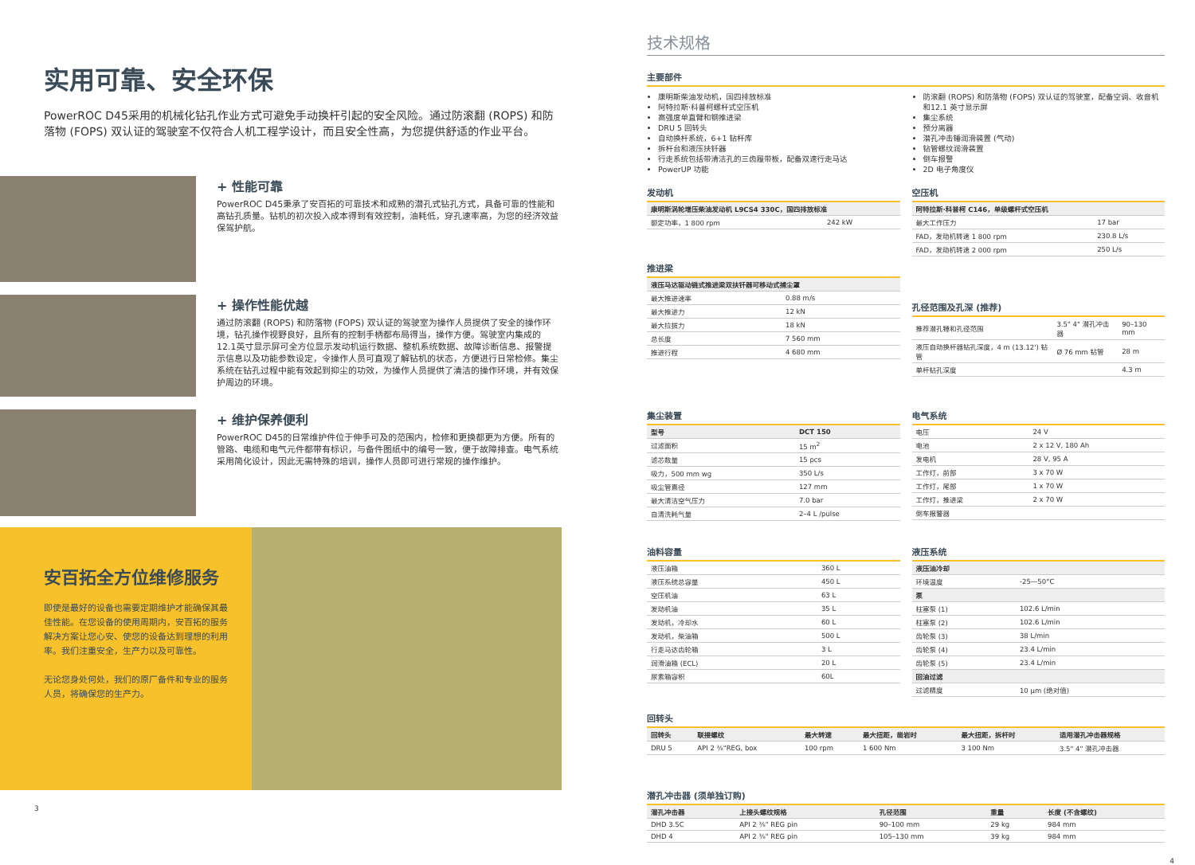实用可靠、安全环保
PowerROC D45采用的机械化钻孔作业方式可避免手动换杆引起的安全风险。通过防滚翻 (ROPS) 和防落物 (FOPS) 双认证的驾驶室不仅符合人机工程学设计，而且安全性高，为您提供舒适的作业平台。
+ 性能可靠
PowerROC D45秉承了安百拓的可靠技术和成熟的潜孔式钻孔方式，具备可靠的性能和高钻孔质量。钻机的初次投入成本得到有效控制，油耗低，穿孔速率高，为您的经济效益保驾护航。
+ 操作性能优越
通过防滚翻 (ROPS) 和防落物 (FOPS) 双认证的驾驶室为操作人员提供了安全的操作环境，钻孔操作视野良好，且所有的控制手柄都布局得当，操作方便。驾驶室内集成的12.1英寸显示屏可全方位显示发动机运行数据、整机系统数据、故障诊断信息、报警提示信息以及功能参数设定，令操作人员可直观了解钻机的状态，方便进行日常检修。集尘系统在钻孔过程中能有效起到抑尘的功效，为操作人员提供了清洁的操作环境，并有效保护周边的环境。
+ 维护保养便利
PowerROC D45的日常维护件位于伸手可及的范围内，检修和更换都更为方便。所有的管路、电缆和电气元件都带有标识，与备件图纸中的编号一致，便于故障排查。电气系统采用简化设计，因此无需特殊的培训，操作人员即可进行常规的操作维护。
安百拓全方位维修服务
即使是最好的设备也需要定期维护才能确保其最佳性能。在您设备的使用周期内，安百拓的服务解决方案让您心安、使您的设备达到理想的利用率。我们注重安全，生产力以及可靠性。
无论您身处何处，我们的原厂备件和专业的服务人员，将确保您的生产力。
3
技术规格
主要部件
康明斯柴油发动机，国四排放标准
阿特拉斯·科普柯螺杆式空压机
高强度单直臂和钢推进梁
DRU 5 回转头
自动换杆系统，6+1 钻杆库
拆杆台和液压扶钎器
行走系统包括带清洁孔的三齿履带板，配备双速行走马达
PowerUP 功能
防滚翻 (ROPS) 和防落物 (FOPS) 双认证的驾驶室，配备空调、收音机和12.1 英寸显示屏
集尘系统
预分离器
潜孔冲击锤润滑装置 (气动)
钻管螺纹润滑装置
倒车报警
2D 电子角度仪
发动机
| 康明斯涡轮增压柴油发动机 L9CS4 330C，国四排放标准 | |
| --- | --- |
| 额定功率，1 800 rpm | 242 kW |
推进梁
| 液压马达驱动链式推进梁双扶钎器可移动式捕尘罩 | |
| --- | --- |
| 最大推进速率 | 0.88 m/s |
| 最大推进力 | 12 kN |
| 最大拉拔力 | 18 kN |
| 总长度 | 7 560 mm |
| 推进行程 | 4 680 mm |
空压机
| 阿特拉斯·科普柯 C146，单级螺杆式空压机 | |
| --- | --- |
| 最大工作压力 | 17 bar |
| FAD，发动机转速 1 800 rpm | 230.8 L/s |
| FAD，发动机转速 2 000 rpm | 250 L/s |
孔径范围及孔深 (推荐)
| 推荐潜孔锤和孔径范围 | 3.5" 4" 潜孔冲击器 | 90–130 mm |
| 液压自动换杆器钻孔深度，4 m (13.12') 钻管 | Ø 76 mm 钻管 | 28 m |
| 单杆钻孔深度 | | 4.3 m |
集尘装置
| 型号 | DCT 150 |
| --- | --- |
| 过滤面积 | 15 m<sup>2</sup> |
| 滤芯数量 | 15 pcs |
| 吸力，500 mm wg | 350 L/s |
| 吸尘管直径 | 127 mm |
| 最大清洁空气压力 | 7.0 bar |
| 自清洗耗气量 | 2–4 L /pulse |
电气系统
| 电压 | 24 V |
| 电池 | 2 x 12 V, 180 Ah |
| 发电机 | 28 V, 95 A |
| 工作灯，前部 | 3 x 70 W |
| 工作灯，尾部 | 1 x 70 W |
| 工作灯，推进梁 | 2 x 70 W |
| 倒车报警器 | |
油料容量
| 液压油箱 | 360 L |
| 液压系统总容量 | 450 L |
| 空压机油 | 63 L |
| 发动机油 | 35 L |
| 发动机，冷却水 | 60 L |
| 发动机，柴油箱 | 500 L |
| 行走马达齿轮箱 | 3 L |
| 润滑油箱 (ECL) | 20 L |
| 尿素箱容积 | 60L |
液压系统
| 液压油冷却 | |
| --- | --- |
| 环境温度 | -25—50°C |
| 泵 | |
| 柱塞泵 (1) | 102.6 L/min |
| 柱塞泵 (2) | 102.6 L/min |
| 齿轮泵 (3) | 38 L/min |
| 齿轮泵 (4) | 23.4 L/min |
| 齿轮泵 (5) | 23.4 L/min |
| 回油过滤 | |
| 过滤精度 | 10 μm (绝对值) |
回转头
| 回转头 | 联接螺纹 | 最大转速 | 最大扭距，凿岩时 | 最大扭距，拆杆时 | 适用潜孔冲击器规格 |
| --- | --- | --- | --- | --- | --- |
| DRU 5 | API 2 ⅜"REG, box | 100 rpm | 1 600 Nm | 3 100 Nm | 3.5" 4" 潜孔冲击器 |
潜孔冲击器 (须单独订购)
| 潜孔冲击器 | 上接头螺纹规格 | 孔径范围 | 重量 | 长度 (不含螺纹) |
| --- | --- | --- | --- | --- |
| DHD 3.5C | API 2 ⅜" REG pin | 90–100 mm | 29 kg | 984 mm |
| DHD 4 | API 2 ⅜" REG pin | 105–130 mm | 39 kg | 984 mm |
4